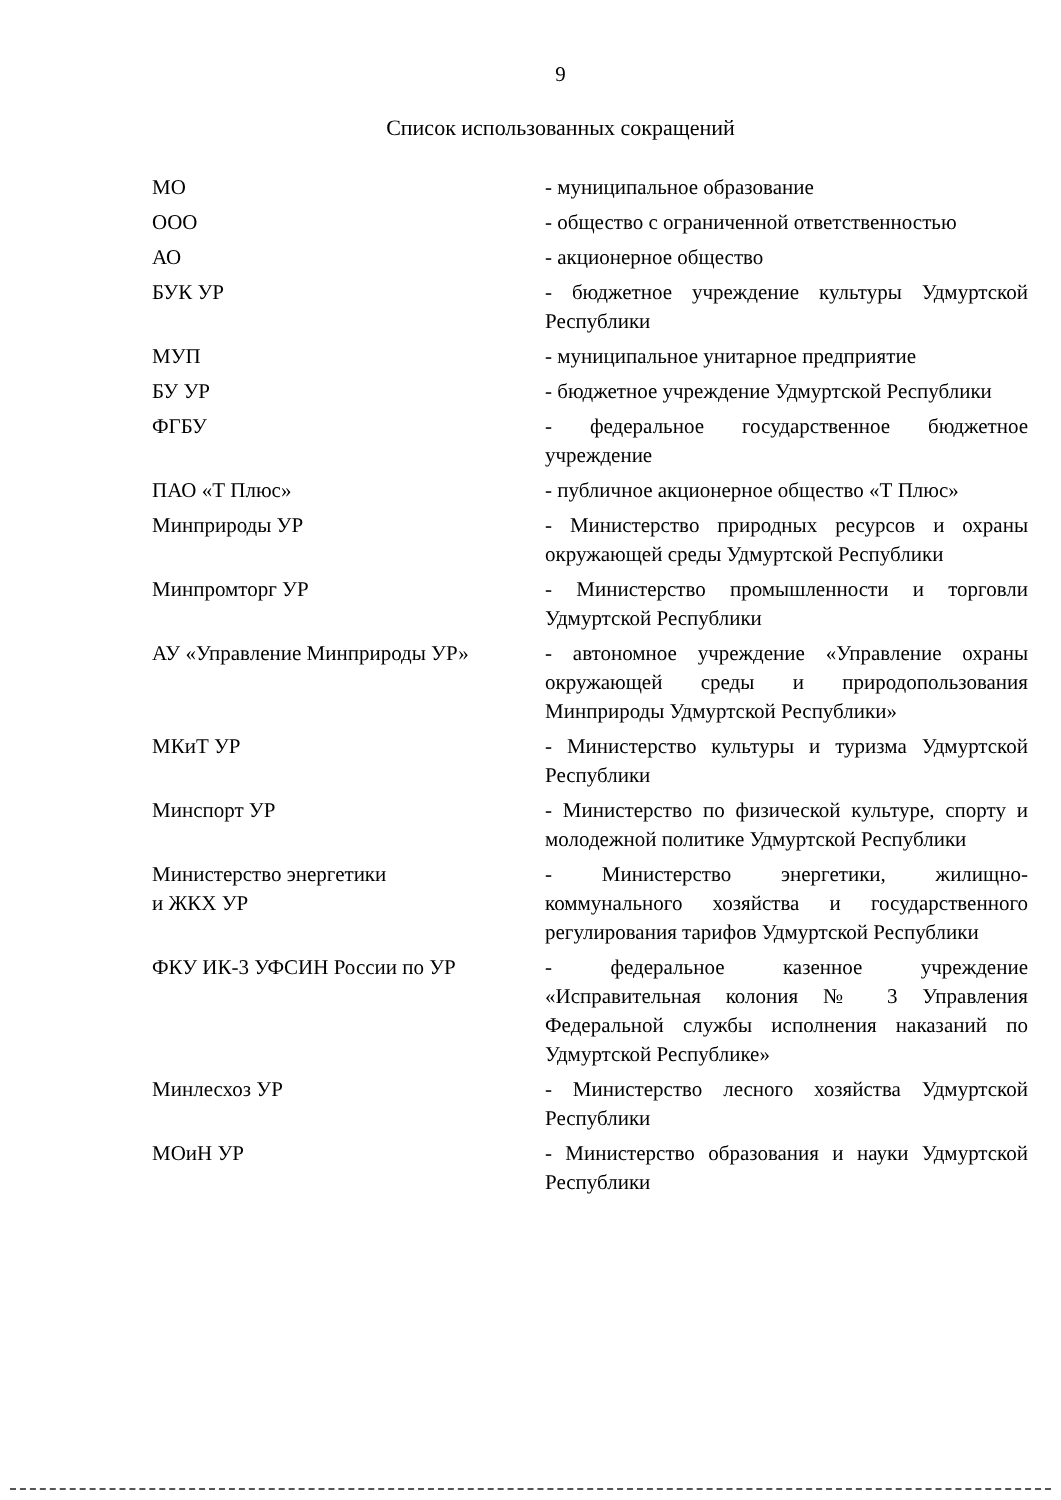9
Список использованных сокращений
| МО | - муниципальное образование |
| ООО | - общество с ограниченной ответственностью |
| АО | - акционерное общество |
| БУК УР | - бюджетное учреждение культуры Удмуртской Республики |
| МУП | - муниципальное унитарное предприятие |
| БУ УР | - бюджетное учреждение Удмуртской Республики |
| ФГБУ | - федеральное государственное бюджетное учреждение |
| ПАО «Т Плюс» | - публичное акционерное общество «Т Плюс» |
| Минприроды УР | - Министерство природных ресурсов и охраны окружающей среды Удмуртской Республики |
| Минпромторг УР | - Министерство промышленности и торговли Удмуртской Республики |
| АУ «Управление Минприроды УР» | - автономное учреждение «Управление охраны окружающей среды и природопользования Минприроды Удмуртской Республики» |
| МКиТ УР | - Министерство культуры и туризма Удмуртской Республики |
| Минспорт УР | - Министерство по физической культуре, спорту и молодежной политике Удмуртской Республики |
| Министерство энергетики и ЖКХ УР | - Министерство энергетики, жилищно-коммунального хозяйства и государственного регулирования тарифов Удмуртской Республики |
| ФКУ ИК-3 УФСИН России по УР | - федеральное казенное учреждение «Исправительная колония № 3 Управления Федеральной службы исполнения наказаний по Удмуртской Республике» |
| Минлесхоз УР | - Министерство лесного хозяйства Удмуртской Республики |
| МОиН УР | - Министерство образования и науки Удмуртской Республики |